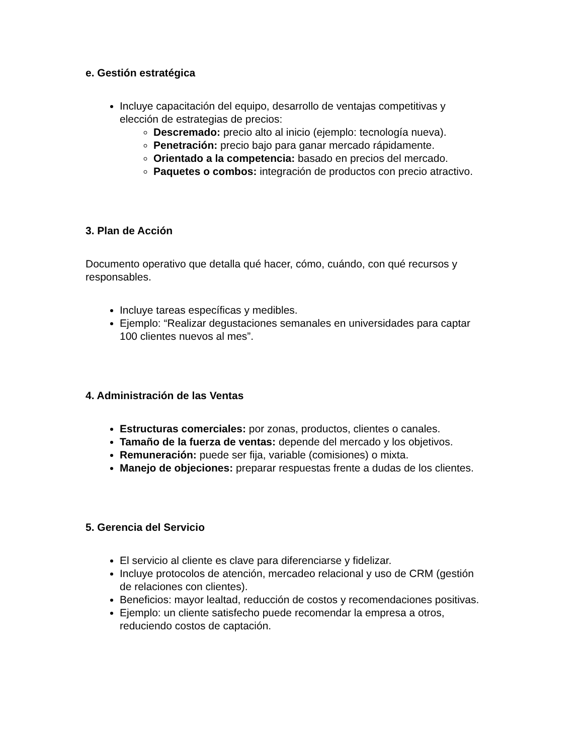e. Gestión estratégica
Incluye capacitación del equipo, desarrollo de ventajas competitivas y elección de estrategias de precios:
Descremado: precio alto al inicio (ejemplo: tecnología nueva).
Penetración: precio bajo para ganar mercado rápidamente.
Orientado a la competencia: basado en precios del mercado.
Paquetes o combos: integración de productos con precio atractivo.
3. Plan de Acción
Documento operativo que detalla qué hacer, cómo, cuándo, con qué recursos y responsables.
Incluye tareas específicas y medibles.
Ejemplo: “Realizar degustaciones semanales en universidades para captar 100 clientes nuevos al mes”.
4. Administración de las Ventas
Estructuras comerciales: por zonas, productos, clientes o canales.
Tamaño de la fuerza de ventas: depende del mercado y los objetivos.
Remuneración: puede ser fija, variable (comisiones) o mixta.
Manejo de objeciones: preparar respuestas frente a dudas de los clientes.
5. Gerencia del Servicio
El servicio al cliente es clave para diferenciarse y fidelizar.
Incluye protocolos de atención, mercadeo relacional y uso de CRM (gestión de relaciones con clientes).
Beneficios: mayor lealtad, reducción de costos y recomendaciones positivas.
Ejemplo: un cliente satisfecho puede recomendar la empresa a otros, reduciendo costos de captación.